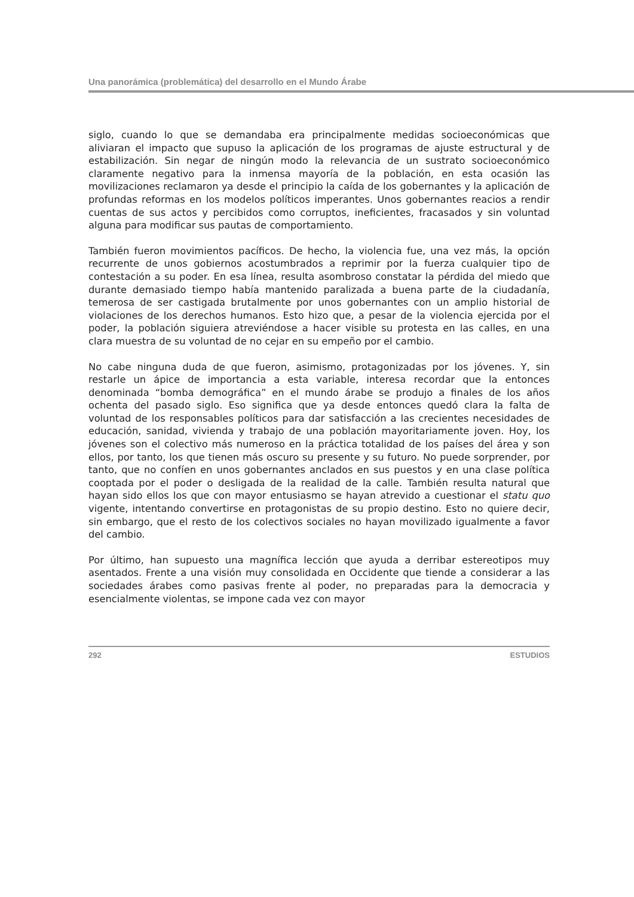Una panorámica (problemática) del desarrollo en el Mundo Árabe
siglo, cuando lo que se demandaba era principalmente medidas socioeconómicas que aliviaran el impacto que supuso la aplicación de los programas de ajuste estructural y de estabilización. Sin negar de ningún modo la relevancia de un sustrato socioeconómico claramente negativo para la inmensa mayoría de la población, en esta ocasión las movilizaciones reclamaron ya desde el principio la caída de los gobernantes y la aplicación de profundas reformas en los modelos políticos imperantes. Unos gobernantes reacios a rendir cuentas de sus actos y percibidos como corruptos, ineficientes, fracasados y sin voluntad alguna para modificar sus pautas de comportamiento.
También fueron movimientos pacíficos. De hecho, la violencia fue, una vez más, la opción recurrente de unos gobiernos acostumbrados a reprimir por la fuerza cualquier tipo de contestación a su poder. En esa línea, resulta asombroso constatar la pérdida del miedo que durante demasiado tiempo había mantenido paralizada a buena parte de la ciudadanía, temerosa de ser castigada brutalmente por unos gobernantes con un amplio historial de violaciones de los derechos humanos. Esto hizo que, a pesar de la violencia ejercida por el poder, la población siguiera atreviéndose a hacer visible su protesta en las calles, en una clara muestra de su voluntad de no cejar en su empeño por el cambio.
No cabe ninguna duda de que fueron, asimismo, protagonizadas por los jóvenes. Y, sin restarle un ápice de importancia a esta variable, interesa recordar que la entonces denominada “bomba demográfica” en el mundo árabe se produjo a finales de los años ochenta del pasado siglo. Eso significa que ya desde entonces quedó clara la falta de voluntad de los responsables políticos para dar satisfacción a las crecientes necesidades de educación, sanidad, vivienda y trabajo de una población mayoritariamente joven. Hoy, los jóvenes son el colectivo más numeroso en la práctica totalidad de los países del área y son ellos, por tanto, los que tienen más oscuro su presente y su futuro. No puede sorprender, por tanto, que no confíen en unos gobernantes anclados en sus puestos y en una clase política cooptada por el poder o desligada de la realidad de la calle. También resulta natural que hayan sido ellos los que con mayor entusiasmo se hayan atrevido a cuestionar el statu quo vigente, intentando convertirse en protagonistas de su propio destino. Esto no quiere decir, sin embargo, que el resto de los colectivos sociales no hayan movilizado igualmente a favor del cambio.
Por último, han supuesto una magnífica lección que ayuda a derribar estereotipos muy asentados. Frente a una visión muy consolidada en Occidente que tiende a considerar a las sociedades árabes como pasivas frente al poder, no preparadas para la democracia y esencialmente violentas, se impone cada vez con mayor
292 ESTUDIOS